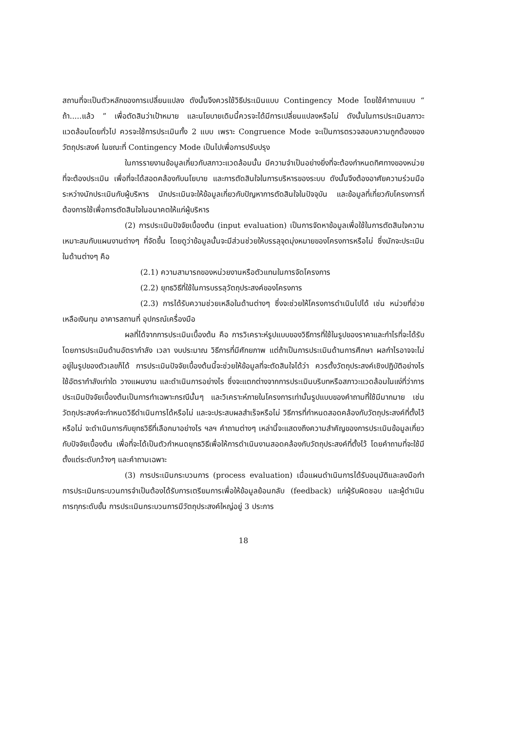สถานที่จะเป็นตัวหลักของการเปลี่ยนแปลง ดังนั้นจึงควรใช้วิธีประเมินแบบ Contingency Mode โดยใช้คำถามแบบ “ ถ้า.....แล้ว ” เพื่อตัดสินว่าเป้าหมาย และนโยบายเดิมนี้ควรจะได้มีการเปลี่ยนแปลงหรือไม่ ดังนั้นในการประเมินสภาวะแวดล้อมโดยทั่วไป ควรจะใช้การประเมินทั้ง 2 แบบ เพราะ Congruence Mode จะเป็นการตรวจสอบความถูกต้องของวัตถุประสงค์ ในขณะที่ Contingency Mode เป็นไปเพื่อการปรับปรุง
ในการรายงานข้อมูลเกี่ยวกับสภาวะแวดล้อมนั้น มีความจำเป็นอย่างยิ่งที่จะต้องกำหนดทิศทางของหน่วยที่จะต้องประเมิน เพื่อที่จะได้สอดคล้องกับนโยบาย และการตัดสินใจในการบริหารของระบบ ดังนั้นจึงต้องอาศัยความร่วมมือระหว่างนักประเมินกับผู้บริหาร นักประเมินจะให้ข้อมูลเกี่ยวกับปัญหาการตัดสินใจในปัจจุบัน และข้อมูลที่เกี่ยวกับโครงการที่ต้องการใช้เพื่อการตัดสินใจในอนาคตให้แก่ผู้บริหาร
(2) การประเมินปัจจัยเบื้องต้น (input evaluation) เป็นการจัดหาข้อมูลเพื่อใช้ในการตัดสินใจความเหมาะสมกับแผนงานต่างๆ ที่จัดขึ้น โดยดูว่าข้อมูลนั้นจะมีส่วนช่วยให้บรรลุจุดมุ่งหมายของโครงการหรือไม่ ซึ่งมักจะประเมินในด้านต่างๆ คือ
(2.1) ความสามารถของหน่วยงานหรือตัวแทนในการจัดโครงการ
(2.2) ยุทธวิธีที่ใช้ในการบรรลุวัตถุประสงค์ของโครงการ
(2.3) การได้รับความช่วยเหลือในด้านต่างๆ ซึ่งจะช่วยให้โครงการดำเนินไปได้ เช่น หน่วยที่ช่วยเหลือเงินทุน อาคารสถานที่ อุปกรณ์เครื่องมือ
ผลที่ได้จากการประเมินเบื้องต้น คือ การวิเคราะห์รูปแบบของวิธีการที่ใช้ในรูปของราคาและกำไรที่จะได้รับ โดยการประเมินด้านอัตรากำลัง เวลา งบประมาณ วิธีการที่มีศักยภาพ แต่ถ้าเป็นการประเมินด้านการศึกษา ผลกำไรอาจจะไม่อยู่ในรูปของตัวเลขก็ได้ การประเมินปัจจัยเบื้องต้นนี้จะช่วยให้ข้อมูลที่จะตัดสินใจได้ว่า ควรตั้งวัตถุประสงค์เชิงปฏิบัติอย่างไร ใช้อัตรากำลังเท่าใด วางแผนงาน และดำเนินการอย่างไร ซึ่งจะแตกต่างจากการประเมินบริบทหรือสภาวะแวดล้อมในแง่ที่ว่าการประเมินปัจจัยเบื้องต้นเป็นการทำเฉพาะกรณีนั้นๆ และวิเคราะห์ภายในโครงการเท่านั้นรูปแบบของคำถามที่ใช้มีมากมาย เช่น วัตถุประสงค์จะกำหนดวิธีดำเนินการได้หรือไม่ และจะประสบผลสำเร็จหรือไม่ วิธีการที่กำหนดสอดคล้องกับวัตถุประสงค์ที่ตั้งไว้หรือไม่ จะดำเนินการกับยุทธวิธีที่เลือกมาอย่างไร ฯลฯ คำถามต่างๆ เหล่านี้จะแสดงถึงความสำคัญของการประเมินข้อมูลเกี่ยวกับปัจจัยเบื้องต้น เพื่อที่จะได้เป็นตัวกำหนดยุทธวิธีเพื่อให้การดำเนินงานสอดคล้องกับวัตถุประสงค์ที่ตั้งไว้ โดยคำถามที่จะใช้มีตั้งแต่ระดับกว้างๆ และคำถามเฉพาะ
(3) การประเมินกระบวนการ (process evaluation) เมื่อแผนดำเนินการได้รับอนุมัติและลงมือทำ การประเมินกระบวนการจำเป็นต้องได้รับการเตรียมการเพื่อให้ข้อมูลย้อนกลับ (feedback) แก่ผู้รับผิดชอบ และผู้ดำเนินการทุกระดับขั้น การประเมินกระบวนการมีวัตถุประสงค์ใหญ่อยู่ 3 ประการ
18